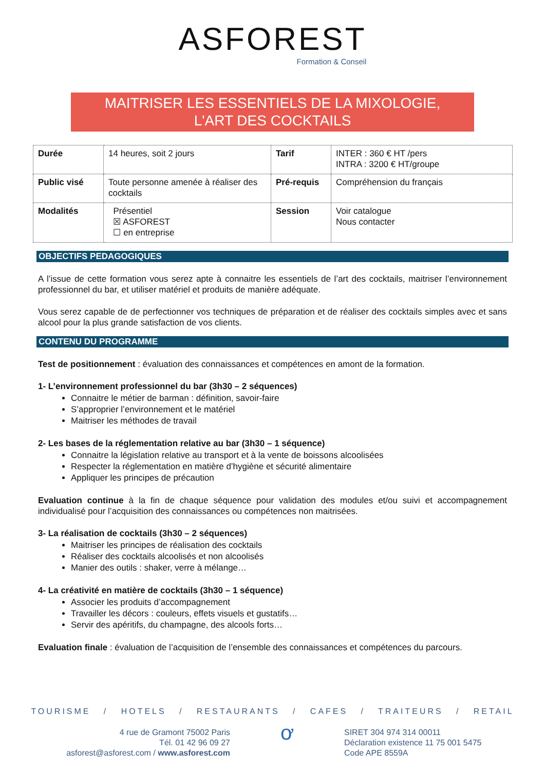ASFOREST
Formation & Conseil
MAITRISER LES ESSENTIELS DE LA MIXOLOGIE,
L'ART DES COCKTAILS
| Durée | 14 heures, soit 2 jours | Tarif | INTER : 360 € HT /pers INTRA : 3200 € HT/groupe |
| Public visé | Toute personne amenée à réaliser des cocktails | Pré-requis | Compréhension du français |
| Modalités | Présentiel ☒ ASFOREST ☐ en entreprise | Session | Voir catalogue Nous contacter |
OBJECTIFS PEDAGOGIQUES
A l’issue de cette formation vous serez apte à connaitre les essentiels de l’art des cocktails, maitriser l’environnement professionnel du bar, et utiliser matériel et produits de manière adéquate.
Vous serez capable de de perfectionner vos techniques de préparation et de réaliser des cocktails simples avec et sans alcool pour la plus grande satisfaction de vos clients.
CONTENU DU PROGRAMME
Test de positionnement : évaluation des connaissances et compétences en amont de la formation.
1- L’environnement professionnel du bar (3h30 – 2 séquences)
Connaitre le métier de barman : définition, savoir-faire
S’approprier l’environnement et le matériel
Maitriser les méthodes de travail
2- Les bases de la réglementation relative au bar (3h30 – 1 séquence)
Connaitre la législation relative au transport et à la vente de boissons alcoolisées
Respecter la réglementation en matière d’hygiène et sécurité alimentaire
Appliquer les principes de précaution
Evaluation continue à la fin de chaque séquence pour validation des modules et/ou suivi et accompagnement individualisé pour l’acquisition des connaissances ou compétences non maitrisées.
3- La réalisation de cocktails (3h30 – 2 séquences)
Maitriser les principes de réalisation des cocktails
Réaliser des cocktails alcoolisés et non alcoolisés
Manier des outils : shaker, verre à mélange…
4- La créativité en matière de cocktails (3h30 – 1 séquence)
Associer les produits d’accompagnement
Travailler les décors : couleurs, effets visuels et gustatifs…
Servir des apéritifs, du champagne, des alcools forts…
Evaluation finale : évaluation de l’acquisition de l’ensemble des connaissances et compétences du parcours.
TOURISME / HOTELS / RESTAURANTS / CAFES / TRAITEURS / RETAIL
4 rue de Gramont 75002 Paris
Tél. 01 42 96 09 27
asforest@asforest.com / www.asforest.com
ơ
SIRET 304 974 314 00011
Déclaration existence 11 75 001 5475
Code APE 8559A